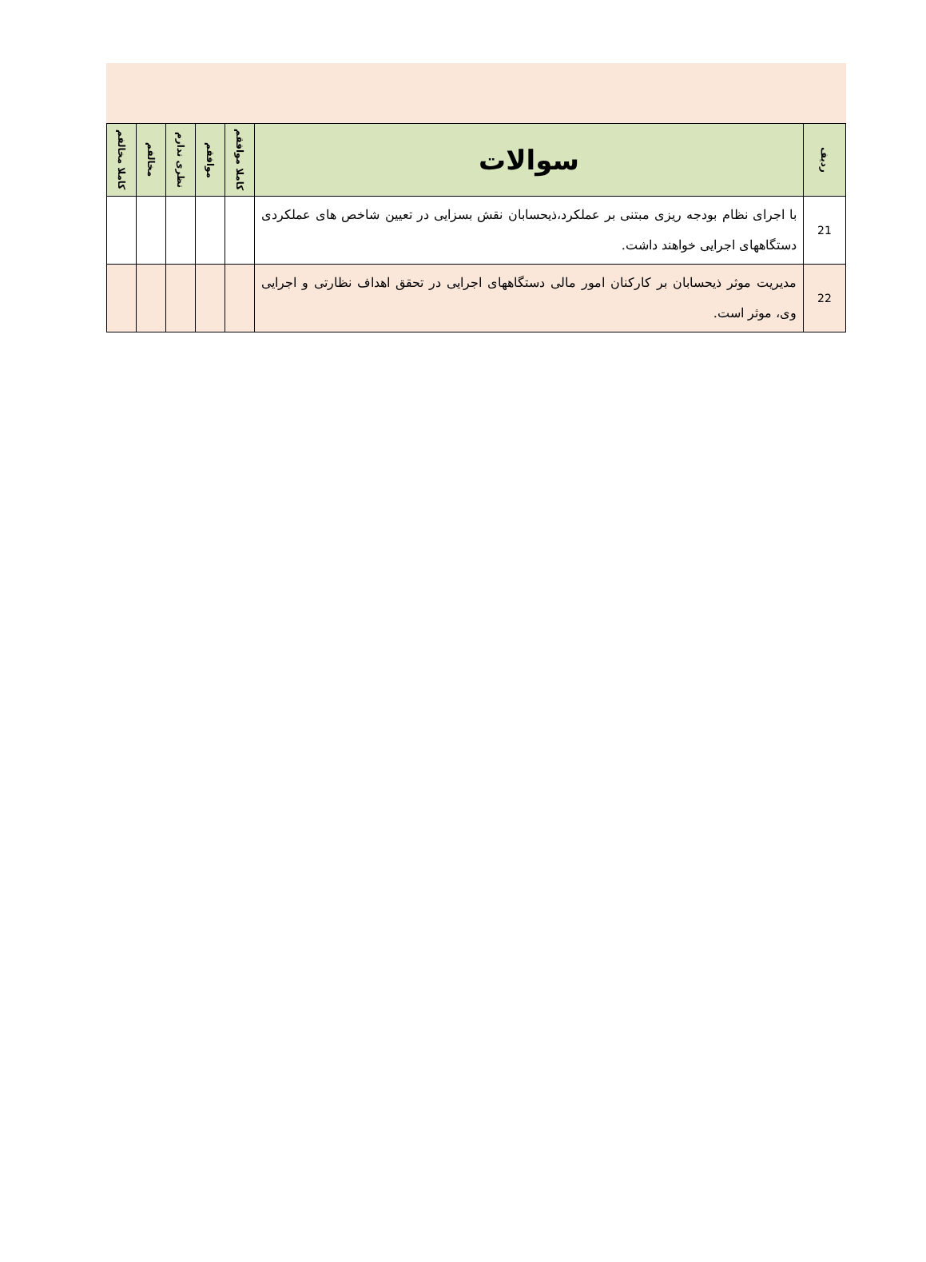| ردیف | سوالات | کاملا موافقم | موافقم | نظری ندارم | مخالفم | کاملا مخالفم |
| --- | --- | --- | --- | --- | --- | --- |
| 21 | با اجرای نظام بودجه ریزی مبتنی بر عملکرد،ذیحسابان نقش بسزایی در تعیین شاخص های عملکردی دستگاههای اجرایی خواهند داشت. | | | | | |
| 22 | مدیریت موثر ذیحسابان بر کارکنان امور مالی دستگاههای اجرایی در تحقق اهداف نظارتی و اجرایی وی، موثر است. | | | | | |